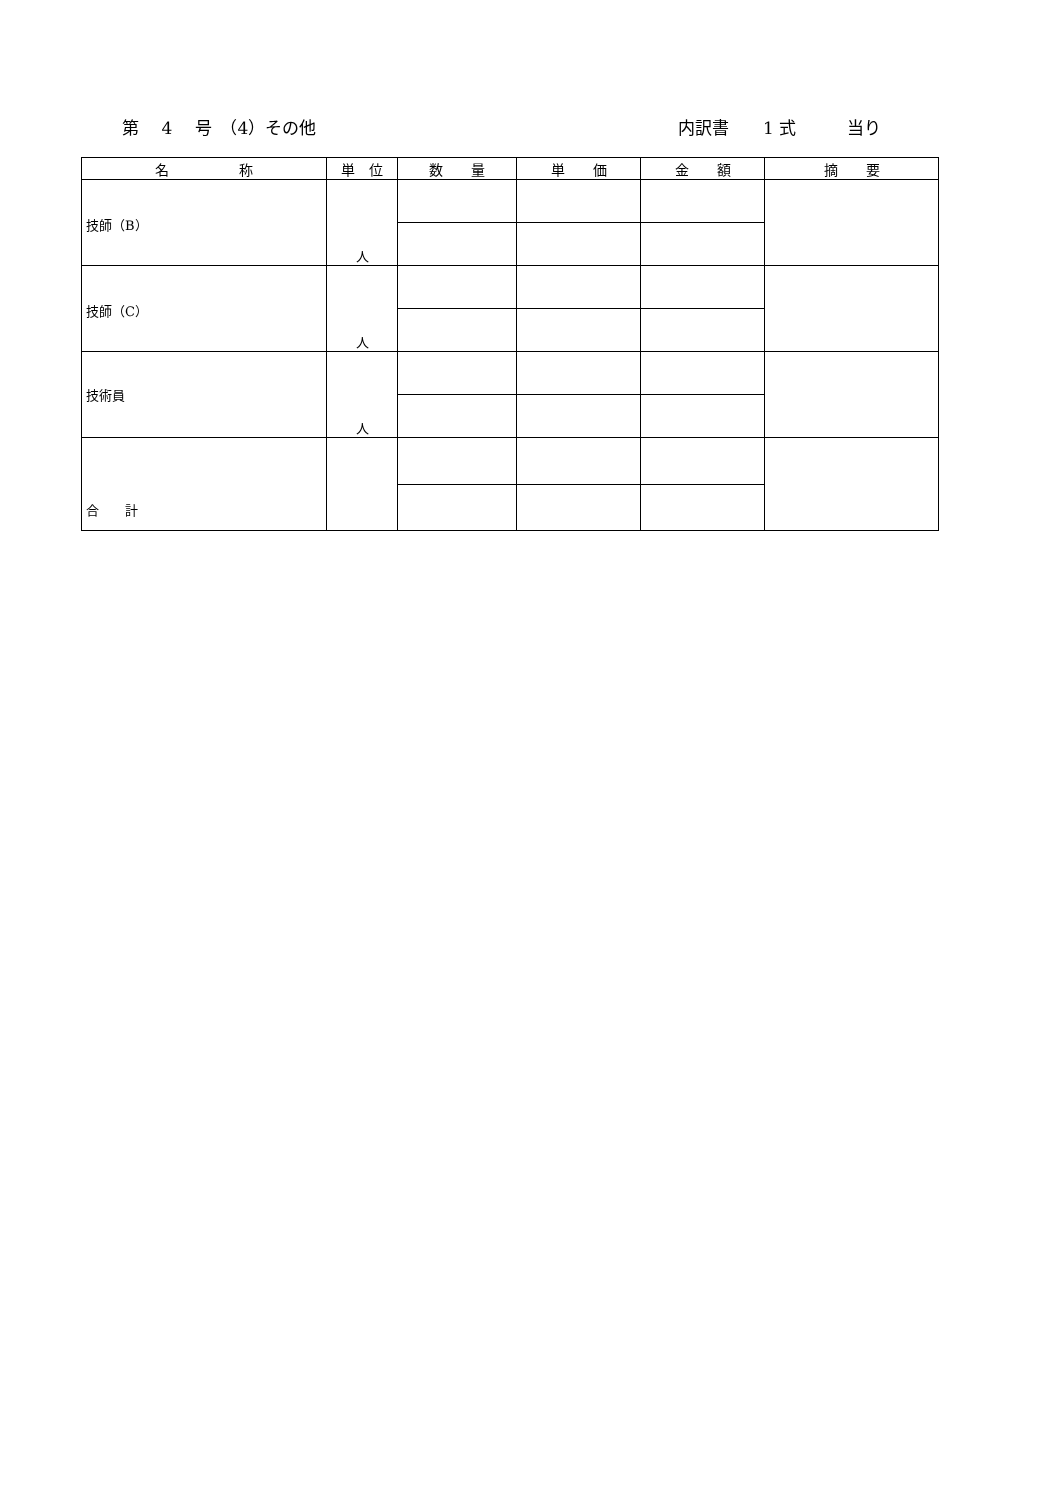第　 4　 号　（4）その他 内訳書　　1 式　　　当り
| 名 称 | 単 位 | 数 量 | 単 価 | 金 額 | 摘 要 |
| --- | --- | --- | --- | --- | --- |
| 技師（B） | 人 | | | | |
| 技師（C） | 人 | | | | |
| 技術員 | 人 | | | | |
| 合 計 | | | | | |